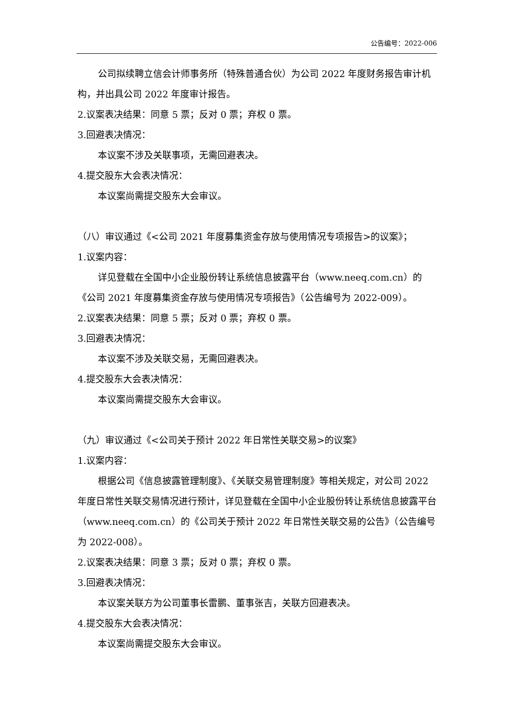公告编号：2022-006
公司拟续聘立信会计师事务所（特殊普通合伙）为公司 2022 年度财务报告审计机构，并出具公司 2022 年度审计报告。
2.议案表决结果：同意 5 票；反对 0 票；弃权 0 票。
3.回避表决情况：
本议案不涉及关联事项，无需回避表决。
4.提交股东大会表决情况：
本议案尚需提交股东大会审议。
（八）审议通过《<公司 2021 年度募集资金存放与使用情况专项报告>的议案》；
1.议案内容：
详见登载在全国中小企业股份转让系统信息披露平台（www.neeq.com.cn）的《公司 2021 年度募集资金存放与使用情况专项报告》（公告编号为 2022-009）。
2.议案表决结果：同意 5 票；反对 0 票；弃权 0 票。
3.回避表决情况：
本议案不涉及关联交易，无需回避表决。
4.提交股东大会表决情况：
本议案尚需提交股东大会审议。
（九）审议通过《<公司关于预计 2022 年日常性关联交易>的议案》
1.议案内容：
根据公司《信息披露管理制度》、《关联交易管理制度》等相关规定，对公司 2022 年度日常性关联交易情况进行预计，详见登载在全国中小企业股份转让系统信息披露平台（www.neeq.com.cn）的《公司关于预计 2022 年日常性关联交易的公告》（公告编号为 2022-008）。
2.议案表决结果：同意 3 票；反对 0 票；弃权 0 票。
3.回避表决情况：
本议案关联方为公司董事长雷鹏、董事张吉，关联方回避表决。
4.提交股东大会表决情况：
本议案尚需提交股东大会审议。